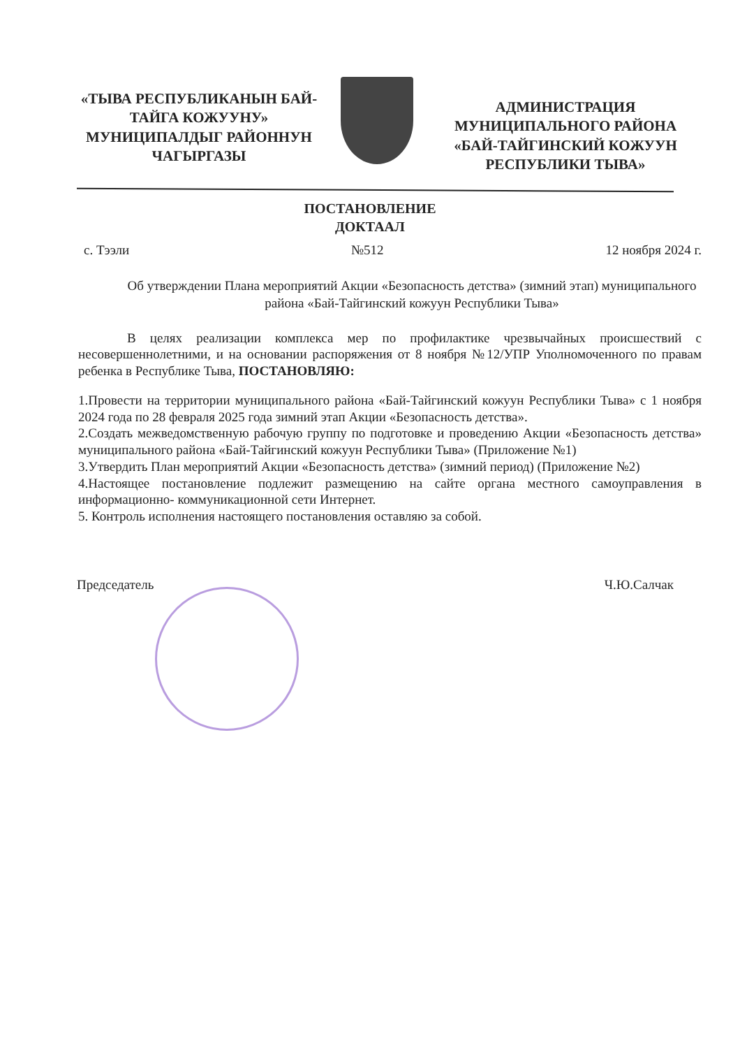«ТЫВА РЕСПУБЛИКАНЫН БАЙ-ТАЙГА КОЖУУНУ» МУНИЦИПАЛДЫГ РАЙОННУН ЧАГЫРГАЗЫ
АДМИНИСТРАЦИЯ МУНИЦИПАЛЬНОГО РАЙОНА «БАЙ-ТАЙГИНСКИЙ КОЖУУН РЕСПУБЛИКИ ТЫВА»
ПОСТАНОВЛЕНИЕ
ДОКТААЛ
с. Тээли №512 12 ноября 2024 г.
Об утверждении Плана мероприятий Акции «Безопасность детства» (зимний этап) муниципального района «Бай-Тайгинский кожуун Республики Тыва»
В целях реализации комплекса мер по профилактике чрезвычайных происшествий с несовершеннолетними, и на основании распоряжения от 8 ноября №12/УПР Уполномоченного по правам ребенка в Республике Тыва, ПОСТАНОВЛЯЮ:
1.Провести на территории муниципального района «Бай-Тайгинский кожуун Республики Тыва» с 1 ноября 2024 года по 28 февраля 2025 года зимний этап Акции «Безопасность детства».
2.Создать межведомственную рабочую группу по подготовке и проведению Акции «Безопасность детства» муниципального района «Бай-Тайгинский кожуун Республики Тыва» (Приложение №1)
3.Утвердить План мероприятий Акции «Безопасность детства» (зимний период) (Приложение №2)
4.Настоящее постановление подлежит размещению на сайте органа местного самоуправления в информационно- коммуникационной сети Интернет.
5. Контроль исполнения настоящего постановления оставляю за собой.
Председатель Ч.Ю.Салчак